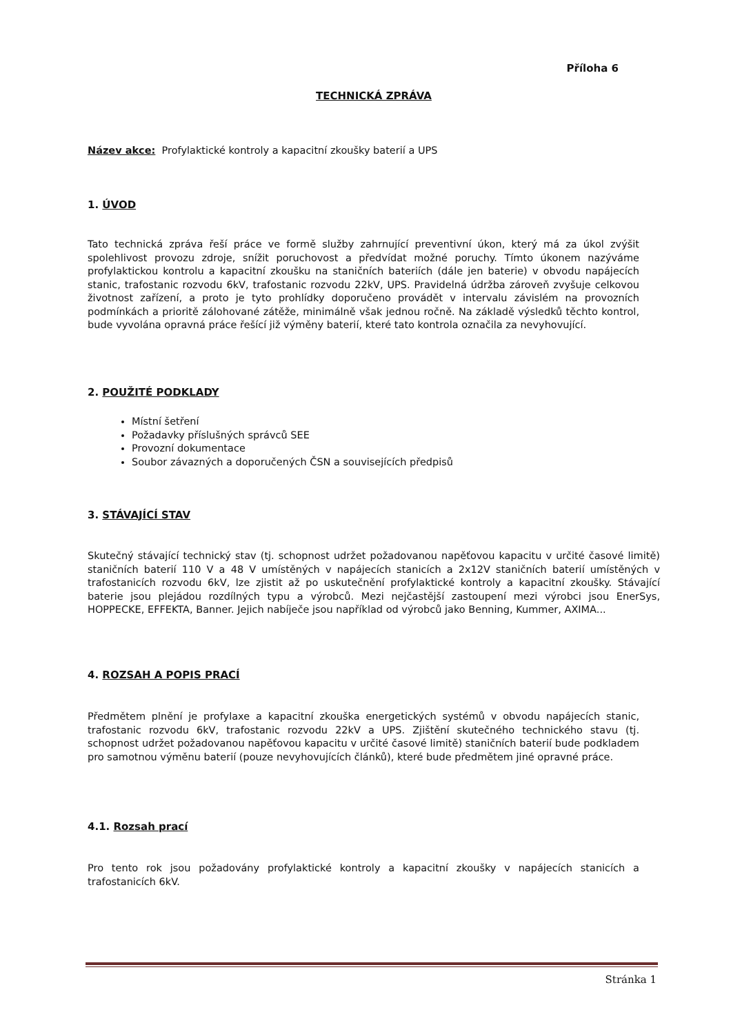Příloha 6
TECHNICKÁ ZPRÁVA
Název akce: Profylaktické kontroly a kapacitní zkoušky baterií a UPS
1. ÚVOD
Tato technická zpráva řeší práce ve formě služby zahrnující preventivní úkon, který má za úkol zvýšit spolehlivost provozu zdroje, snížit poruchovost a předvídat možné poruchy. Tímto úkonem nazýváme profylaktickou kontrolu a kapacitní zkoušku na staničních bateriích (dále jen baterie) v obvodu napájecích stanic, trafostanic rozvodu 6kV, trafostanic rozvodu 22kV, UPS. Pravidelná údržba zároveň zvyšuje celkovou životnost zařízení, a proto je tyto prohlídky doporučeno provádět v intervalu závislém na provozních podmínkách a prioritě zálohované zátěže, minimálně však jednou ročně. Na základě výsledků těchto kontrol, bude vyvolána opravná práce řešící již výměny baterií, které tato kontrola označila za nevyhovující.
2. POUŽITÉ PODKLADY
Místní šetření
Požadavky příslušných správců SEE
Provozní dokumentace
Soubor závazných a doporučených ČSN a souvisejících předpisů
3. STÁVAJÍCÍ STAV
Skutečný stávající technický stav (tj. schopnost udržet požadovanou napěťovou kapacitu v určité časové limitě) staničních baterií 110 V a 48 V umístěných v napájecích stanicích a 2x12V staničních baterií umístěných v trafostanicích rozvodu 6kV, lze zjistit až po uskutečnění profylaktické kontroly a kapacitní zkoušky. Stávající baterie jsou plejádou rozdílných typu a výrobců. Mezi nejčastější zastoupení mezi výrobci jsou EnerSys, HOPPECKE, EFFEKTA, Banner. Jejich nabíječe jsou například od výrobců jako Benning, Kummer, AXIMA...
4. ROZSAH A POPIS PRACÍ
Předmětem plnění je profylaxe a kapacitní zkouška energetických systémů v obvodu napájecích stanic, trafostanic rozvodu 6kV, trafostanic rozvodu 22kV a UPS. Zjištění skutečného technického stavu (tj. schopnost udržet požadovanou napěťovou kapacitu v určité časové limitě) staničních baterií bude podkladem pro samotnou výměnu baterií (pouze nevyhovujících článků), které bude předmětem jiné opravné práce.
4.1. Rozsah prací
Pro tento rok jsou požadovány profylaktické kontroly a kapacitní zkoušky v napájecích stanicích a trafostanicích 6kV.
Stránka 1